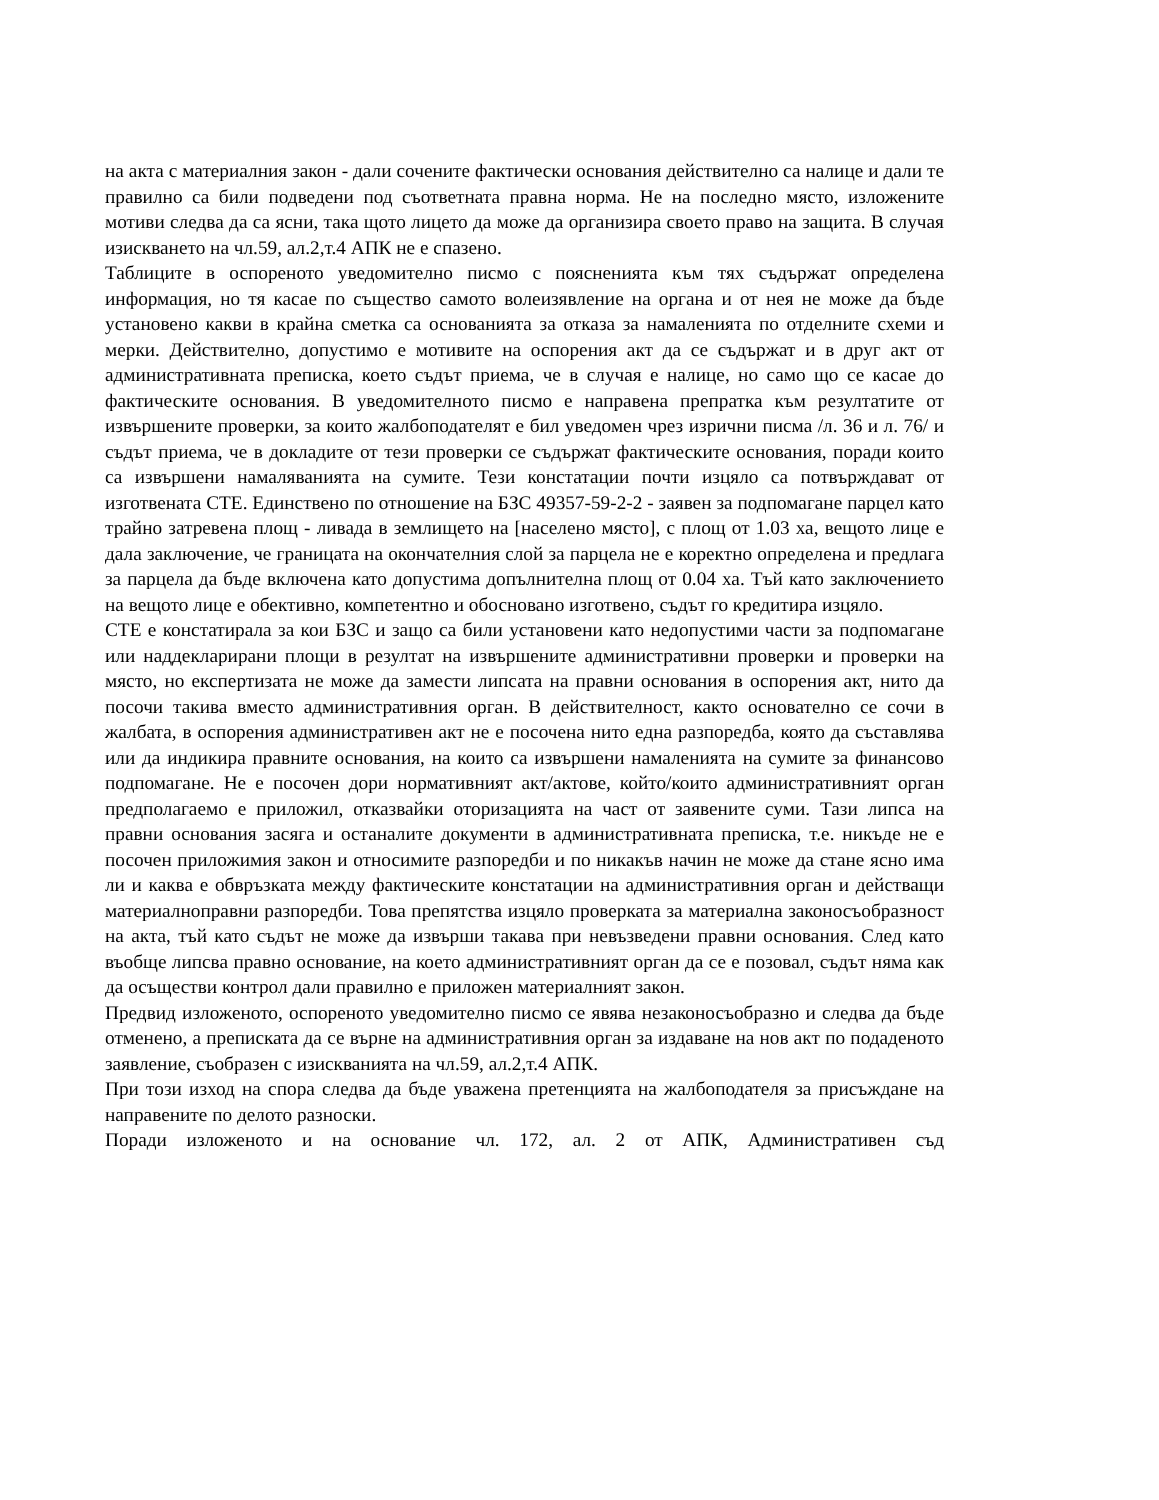на акта с материалния закон - дали сочените фактически основания действително са налице и дали те правилно са били подведени под съответната правна норма. Не на последно място, изложените мотиви следва да са ясни, така щото лицето да може да организира своето право на защита. В случая изискването на чл.59, ал.2,т.4 АПК не е спазено.
Таблиците в оспореното уведомително писмо с поясненията към тях съдържат определена информация, но тя касае по същество самото волеизявление на органа и от нея не може да бъде установено какви в крайна сметка са основанията за отказа за намаленията по отделните схеми и мерки. Действително, допустимо е мотивите на оспорения акт да се съдържат и в друг акт от административната преписка, което съдът приема, че в случая е налице, но само що се касае до фактическите основания. В уведомителното писмо е направена препратка към резултатите от извършените проверки, за които жалбоподателят е бил уведомен чрез изрични писма /л. 36 и л. 76/ и съдът приема, че в докладите от тези проверки се съдържат фактическите основания, поради които са извършени намаляванията на сумите. Тези констатации почти изцяло са потвърждават от изготвената СТЕ. Единствено по отношение на БЗС 49357-59-2-2 - заявен за подпомагане парцел като трайно затревена площ - ливада в землището на [населено място], с площ от 1.03 ха, вещото лице е дала заключение, че границата на окончателния слой за парцела не е коректно определена и предлага за парцела да бъде включена като допустима допълнителна площ от 0.04 ха. Тъй като заключението на вещото лице е обективно, компетентно и обосновано изготвено, съдът го кредитира изцяло.
СТЕ е констатирала за кои БЗС и защо са били установени като недопустими части за подпомагане или наддекларирани площи в резултат на извършените административни проверки и проверки на място, но експертизата не може да замести липсата на правни основания в оспорения акт, нито да посочи такива вместо административния орган. В действителност, както основателно се сочи в жалбата, в оспорения административен акт не е посочена нито една разпоредба, която да съставлява или да индикира правните основания, на които са извършени намаленията на сумите за финансово подпомагане. Не е посочен дори нормативният акт/актове, който/които административният орган предполагаемо е приложил, отказвайки оторизацията на част от заявените суми. Тази липса на правни основания засяга и останалите документи в административната преписка, т.е. никъде не е посочен приложимия закон и относимите разпоредби и по никакъв начин не може да стане ясно има ли и каква е обвръзката между фактическите констатации на административния орган и действащи материалноправни разпоредби. Това препятства изцяло проверката за материална законосъобразност на акта, тъй като съдът не може да извърши такава при невъзведени правни основания. След като въобще липсва правно основание, на което административният орган да се е позовал, съдът няма как да осъществи контрол дали правилно е приложен материалният закон.
Предвид изложеното, оспореното уведомително писмо се явява незаконосъобразно и следва да бъде отменено, а преписката да се върне на административния орган за издаване на нов акт по подаденото заявление, съобразен с изискванията на чл.59, ал.2,т.4 АПК.
При този изход на спора следва да бъде уважена претенцията на жалбоподателя за присъждане на направените по делото разноски.
Поради изложеното и на основание чл. 172, ал. 2 от АПК, Административен съд